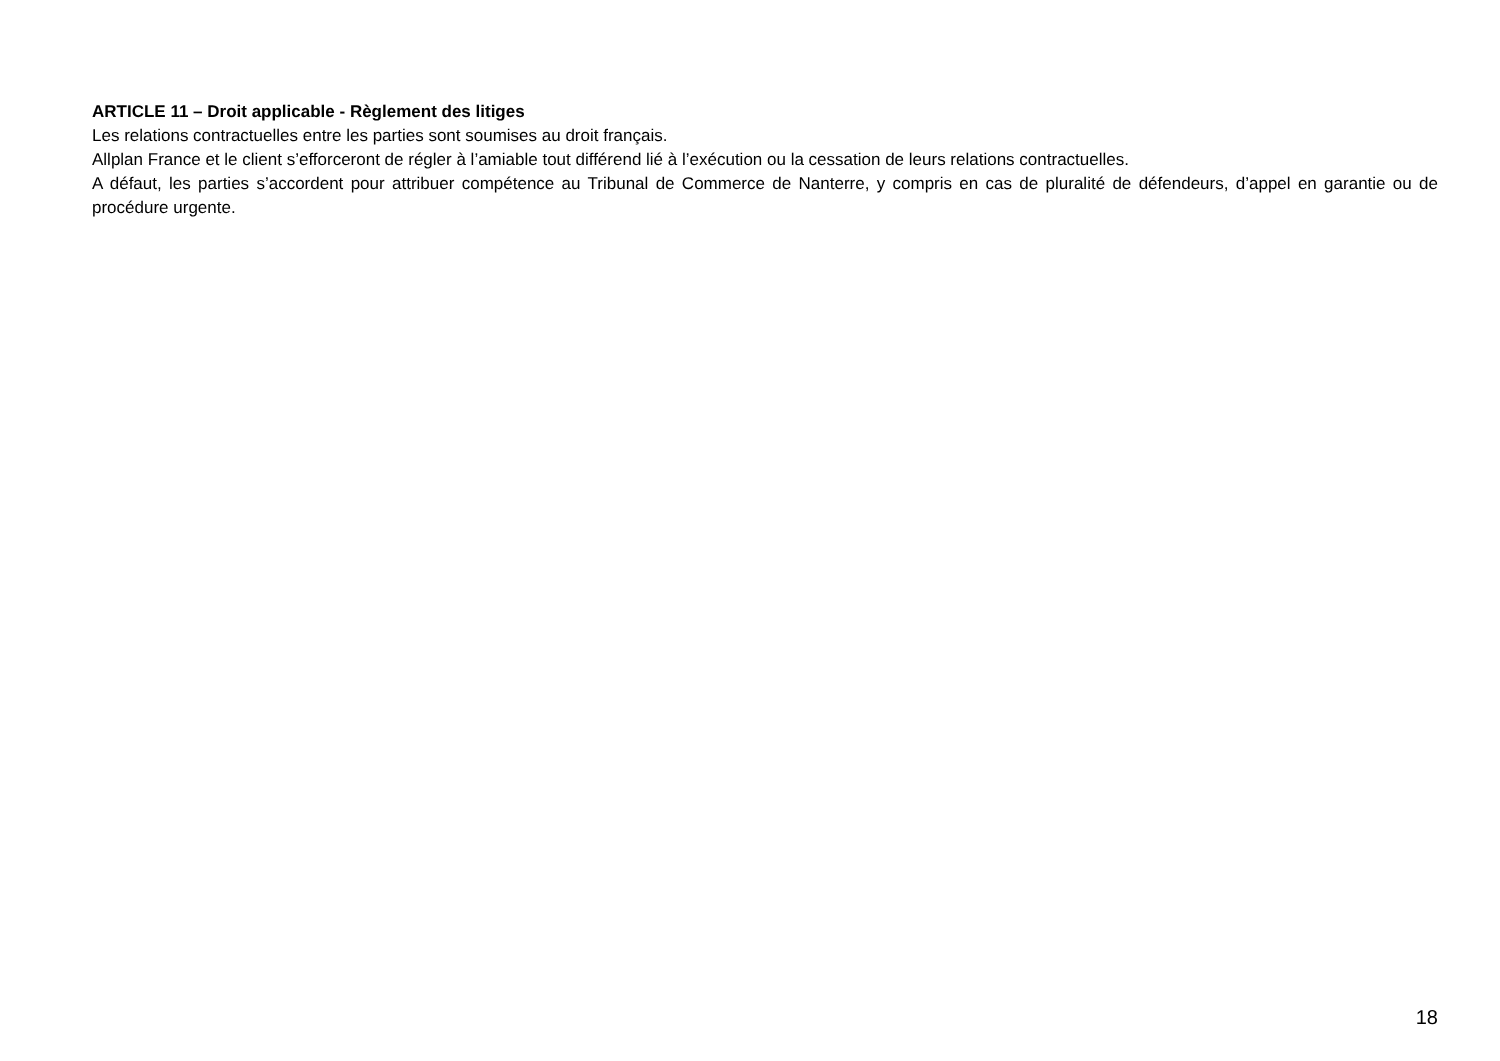ARTICLE 11 – Droit applicable - Règlement des litiges
Les relations contractuelles entre les parties sont soumises au droit français.
Allplan France et le client s’efforceront de régler à l’amiable tout différend lié à l’exécution ou la cessation de leurs relations contractuelles.
A défaut, les parties s’accordent pour attribuer compétence au Tribunal de Commerce de Nanterre, y compris en cas de pluralité de défendeurs, d’appel en garantie ou de procédure urgente.
18